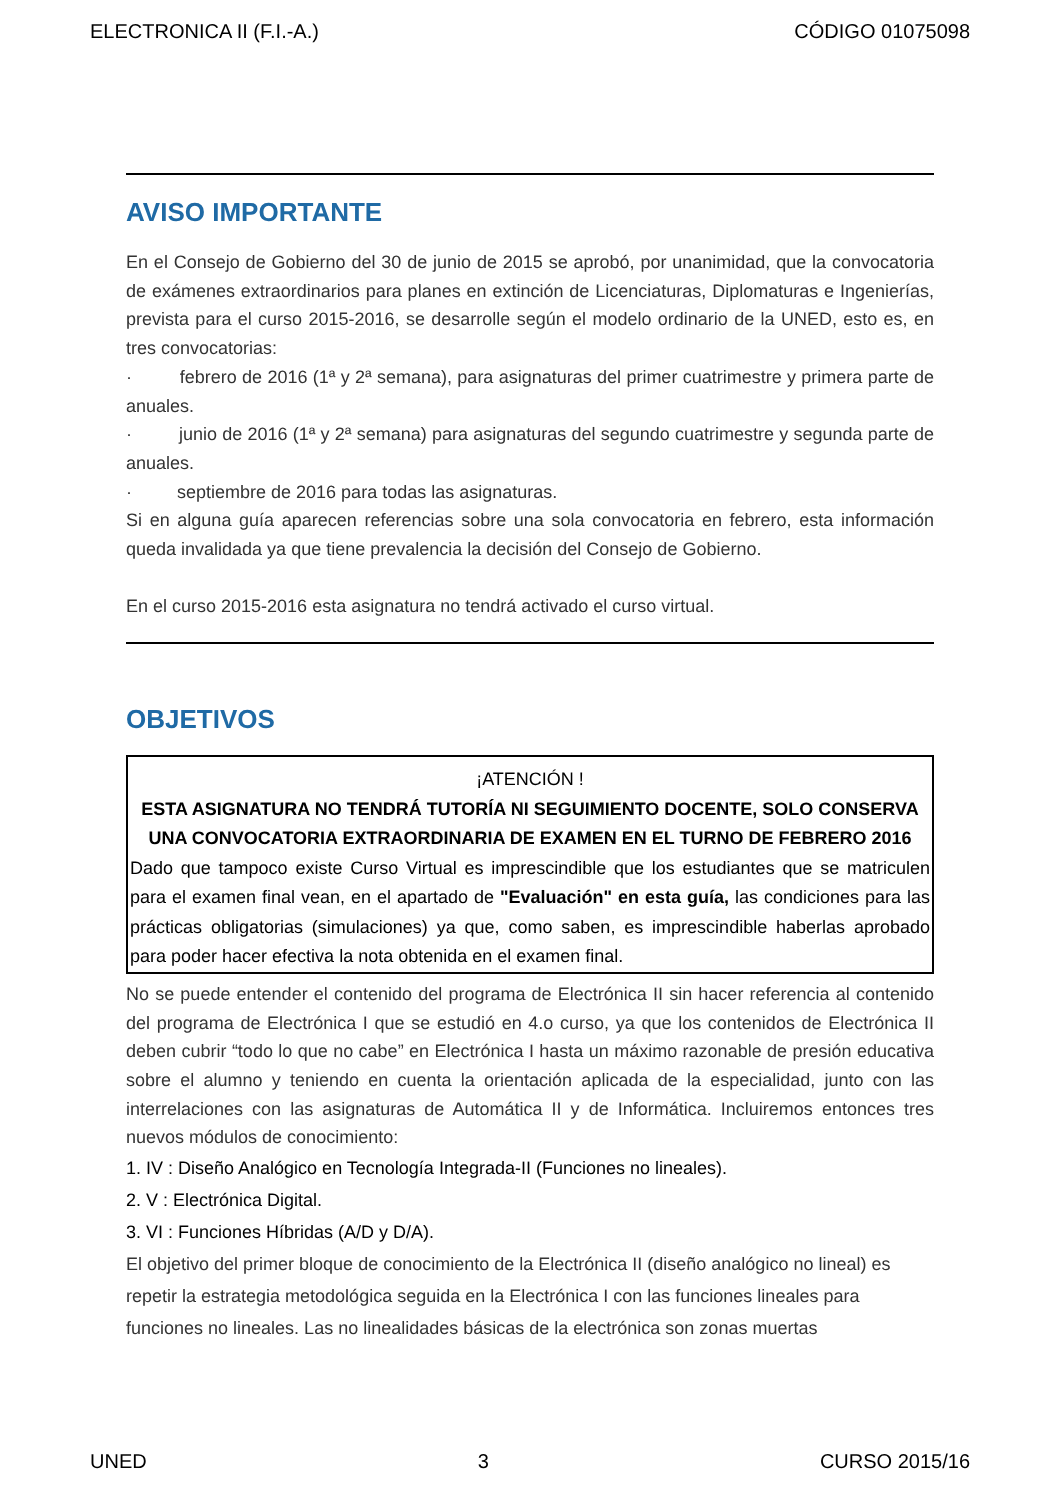ELECTRONICA II (F.I.-A.) CÓDIGO 01075098
AVISO IMPORTANTE
En el Consejo de Gobierno del 30 de junio de 2015 se aprobó, por unanimidad, que la convocatoria de exámenes extraordinarios para planes en extinción de Licenciaturas, Diplomaturas e Ingenierías, prevista para el curso 2015-2016, se desarrolle según el modelo ordinario de la UNED, esto es, en tres convocatorias:
· febrero de 2016 (1ª y 2ª semana), para asignaturas del primer cuatrimestre y primera parte de anuales.
· junio de 2016 (1ª y 2ª semana) para asignaturas del segundo cuatrimestre y segunda parte de anuales.
· septiembre de 2016 para todas las asignaturas.
Si en alguna guía aparecen referencias sobre una sola convocatoria en febrero, esta información queda invalidada ya que tiene prevalencia la decisión del Consejo de Gobierno.
En el curso 2015-2016 esta asignatura no tendrá activado el curso virtual.
OBJETIVOS
¡ATENCIÓN !
ESTA ASIGNATURA NO TENDRÁ TUTORÍA NI SEGUIMIENTO DOCENTE, SOLO CONSERVA UNA CONVOCATORIA EXTRAORDINARIA DE EXAMEN EN EL TURNO DE FEBRERO 2016
Dado que tampoco existe Curso Virtual es imprescindible que los estudiantes que se matriculen para el examen final vean, en el apartado de "Evaluación" en esta guía, las condiciones para las prácticas obligatorias (simulaciones) ya que, como saben, es imprescindible haberlas aprobado para poder hacer efectiva la nota obtenida en el examen final.
No se puede entender el contenido del programa de Electrónica II sin hacer referencia al contenido del programa de Electrónica I que se estudió en 4.o curso, ya que los contenidos de Electrónica II deben cubrir “todo lo que no cabe” en Electrónica I hasta un máximo razonable de presión educativa sobre el alumno y teniendo en cuenta la orientación aplicada de la especialidad, junto con las interrelaciones con las asignaturas de Automática II y de Informática. Incluiremos entonces tres nuevos módulos de conocimiento:
1. IV : Diseño Analógico en Tecnología Integrada-II (Funciones no lineales).
2. V : Electrónica Digital.
3. VI : Funciones Híbridas (A/D y D/A).
El objetivo del primer bloque de conocimiento de la Electrónica II (diseño analógico no lineal) es repetir la estrategia metodológica seguida en la Electrónica I con las funciones lineales para funciones no lineales. Las no linealidades básicas de la electrónica son zonas muertas
UNED 3 CURSO 2015/16